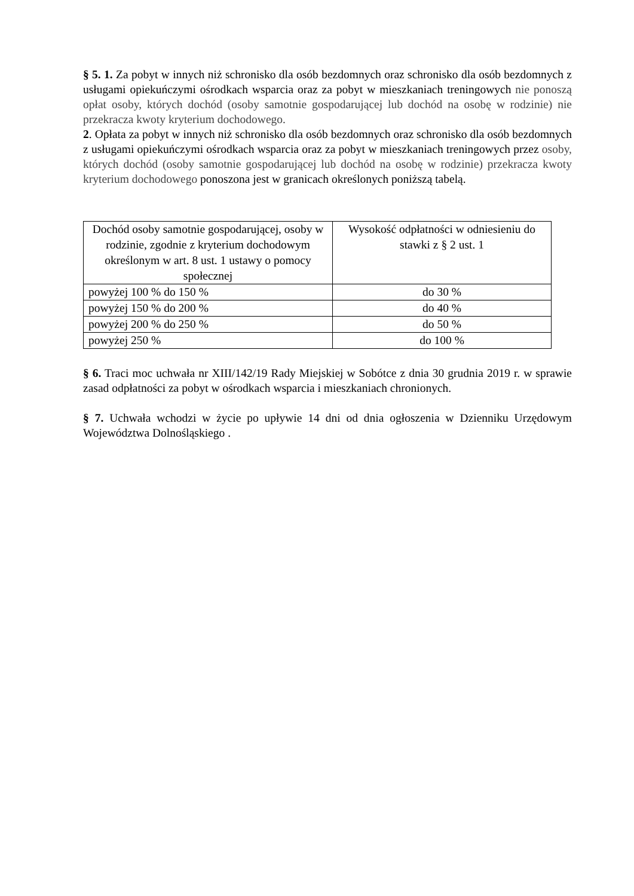§ 5. 1. Za pobyt w innych niż schronisko dla osób bezdomnych oraz schronisko dla osób bezdomnych z usługami opiekuńczymi ośrodkach wsparcia oraz za pobyt w mieszkaniach treningowych nie ponoszą opłat osoby, których dochód (osoby samotnie gospodarującej lub dochód na osobę w rodzinie) nie przekracza kwoty kryterium dochodowego.
2. Opłata za pobyt w innych niż schronisko dla osób bezdomnych oraz schronisko dla osób bezdomnych z usługami opiekuńczymi ośrodkach wsparcia oraz za pobyt w mieszkaniach treningowych przez osoby, których dochód (osoby samotnie gospodarującej lub dochód na osobę w rodzinie) przekracza kwoty kryterium dochodowego ponoszona jest w granicach określonych poniższą tabelą.
| Dochód osoby samotnie gospodarującej, osoby w rodzinie, zgodnie z kryterium dochodowym określonym w art. 8 ust. 1 ustawy o pomocy społecznej | Wysokość odpłatności w odniesieniu do stawki z § 2 ust. 1 |
| powyżej 100 % do 150 % | do 30 % |
| powyżej 150 % do 200 % | do 40 % |
| powyżej 200 % do 250 % | do 50 % |
| powyżej 250 % | do 100 % |
§ 6. Traci moc uchwała nr XIII/142/19 Rady Miejskiej w Sobótce z dnia 30 grudnia 2019 r. w sprawie zasad odpłatności za pobyt w ośrodkach wsparcia i mieszkaniach chronionych.
§ 7. Uchwała wchodzi w życie po upływie 14 dni od dnia ogłoszenia w Dzienniku Urzędowym Województwa Dolnośląskiego .